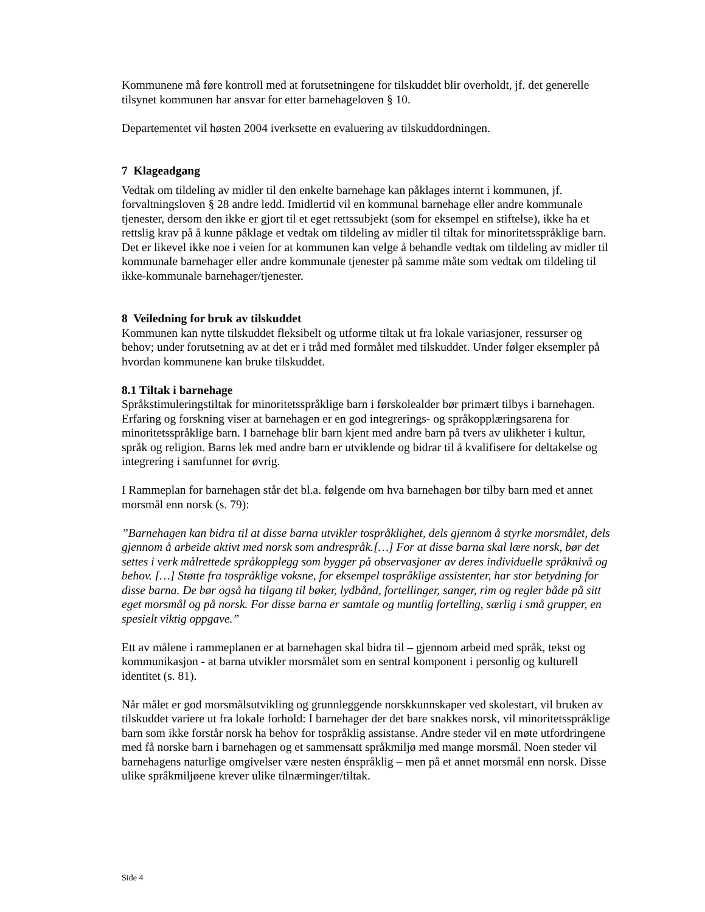Kommunene må føre kontroll med at forutsetningene for tilskuddet blir overholdt, jf. det generelle tilsynet kommunen har ansvar for etter barnehageloven § 10.
Departementet vil høsten 2004 iverksette en evaluering av tilskuddordningen.
7 Klageadgang
Vedtak om tildeling av midler til den enkelte barnehage kan påklages internt i kommunen, jf. forvaltningsloven § 28 andre ledd. Imidlertid vil en kommunal barnehage eller andre kommunale tjenester, dersom den ikke er gjort til et eget rettssubjekt (som for eksempel en stiftelse), ikke ha et rettslig krav på å kunne påklage et vedtak om tildeling av midler til tiltak for minoritetsspråklige barn. Det er likevel ikke noe i veien for at kommunen kan velge å behandle vedtak om tildeling av midler til kommunale barnehager eller andre kommunale tjenester på samme måte som vedtak om tildeling til ikke-kommunale barnehager/tjenester.
8 Veiledning for bruk av tilskuddet
Kommunen kan nytte tilskuddet fleksibelt og utforme tiltak ut fra lokale variasjoner, ressurser og behov; under forutsetning av at det er i tråd med formålet med tilskuddet. Under følger eksempler på hvordan kommunene kan bruke tilskuddet.
8.1 Tiltak i barnehage
Språkstimuleringstiltak for minoritetsspråklige barn i førskolealder bør primært tilbys i barnehagen. Erfaring og forskning viser at barnehagen er en god integrerings- og språkopplæringsarena for minoritetsspråklige barn. I barnehage blir barn kjent med andre barn på tvers av ulikheter i kultur, språk og religion. Barns lek med andre barn er utviklende og bidrar til å kvalifisere for deltakelse og integrering i samfunnet for øvrig.
I Rammeplan for barnehagen står det bl.a. følgende om hva barnehagen bør tilby barn med et annet morsmål enn norsk (s. 79):
”Barnehagen kan bidra til at disse barna utvikler tospråklighet, dels gjennom å styrke morsmålet, dels gjennom å arbeide aktivt med norsk som andrespråk.[…] For at disse barna skal lære norsk, bør det settes i verk målrettede språkopplegg som bygger på observasjoner av deres individuelle språknivå og behov. […] Støtte fra tospråklige voksne, for eksempel tospråklige assistenter, har stor betydning for disse barna. De bør også ha tilgang til bøker, lydbånd, fortellinger, sanger, rim og regler både på sitt eget morsmål og på norsk. For disse barna er samtale og muntlig fortelling, særlig i små grupper, en spesielt viktig oppgave.”
Ett av målene i rammeplanen er at barnehagen skal bidra til – gjennom arbeid med språk, tekst og kommunikasjon - at barna utvikler morsmålet som en sentral komponent i personlig og kulturell identitet (s. 81).
Når målet er god morsmålsutvikling og grunnleggende norskkunnskaper ved skolestart, vil bruken av tilskuddet variere ut fra lokale forhold: I barnehager der det bare snakkes norsk, vil minoritetsspråklige barn som ikke forstår norsk ha behov for tospråklig assistanse. Andre steder vil en møte utfordringene med få norske barn i barnehagen og et sammensatt språkmiljø med mange morsmål. Noen steder vil barnehagens naturlige omgivelser være nesten énspråklig – men på et annet morsmål enn norsk. Disse ulike språkmiljøene krever ulike tilnærminger/tiltak.
Side 4